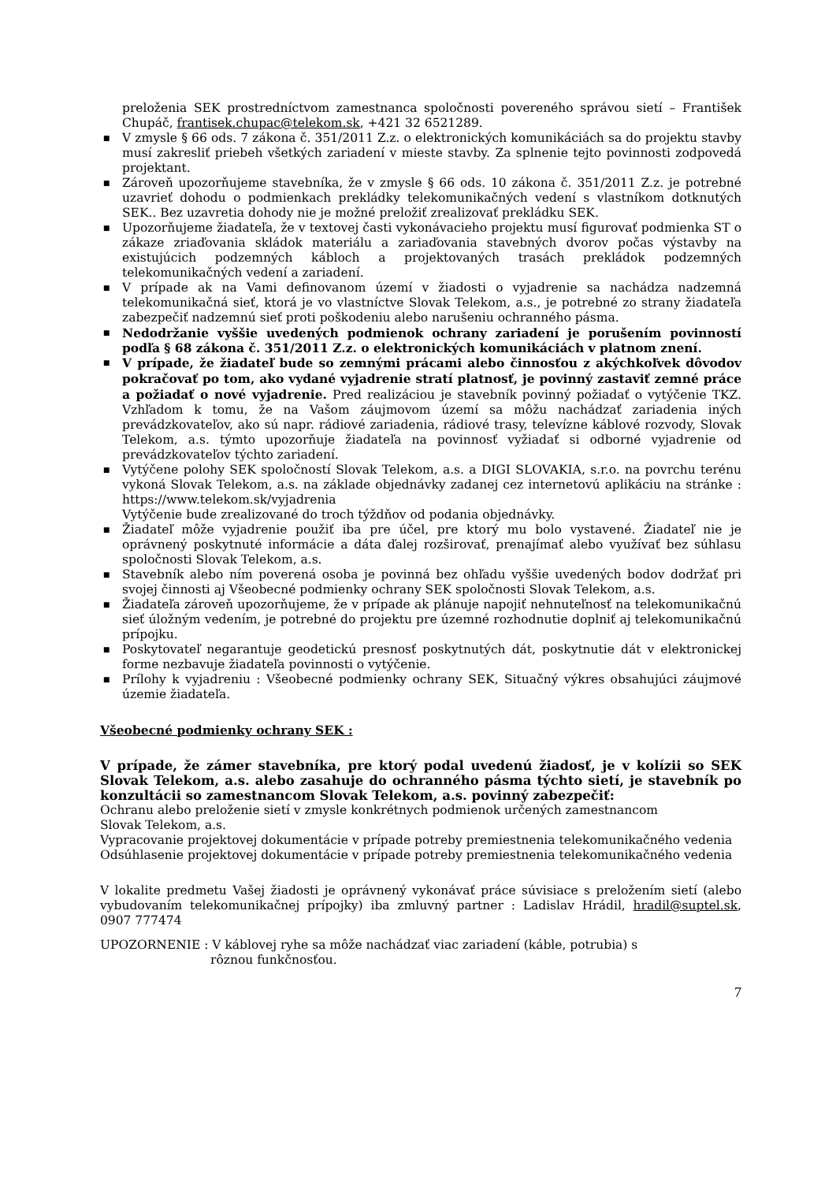preloženia SEK prostredníctvom zamestnanca spoločnosti povereného správou sietí – František Chupáč, frantisek.chupac@telekom.sk, +421 32 6521289.
■ V zmysle § 66 ods. 7 zákona č. 351/2011 Z.z. o elektronických komunikáciách sa do projektu stavby musí zakresliť priebeh všetkých zariadení v mieste stavby. Za splnenie tejto povinnosti zodpovedá projektant.
■ Zároveň upozorňujeme stavebníka, že v zmysle § 66 ods. 10 zákona č. 351/2011 Z.z. je potrebné uzavrieť dohodu o podmienkach prekládky telekomunikačných vedení s vlastníkom dotknutých SEK.. Bez uzavretia dohody nie je možné preložiť zrealizovať prekládku SEK.
■ Upozorňujeme žiadateľa, že v textovej časti vykonávacieho projektu musí figurovať podmienka ST o zákaze zriaďovania skládok materiálu a zariaďovania stavebných dvorov počas výstavby na existujúcich podzemných kábloch a projektovaných trasách prekládok podzemných telekomunikačných vedení a zariadení.
■ V prípade ak na Vami definovanom území v žiadosti o vyjadrenie sa nachádza nadzemná telekomunikačná sieť, ktorá je vo vlastníctve Slovak Telekom, a.s., je potrebné zo strany žiadateľa zabezpečiť nadzemnú sieť proti poškodeniu alebo narušeniu ochranného pásma.
■ Nedodržanie vyššie uvedených podmienok ochrany zariadení je porušením povinností podľa § 68 zákona č. 351/2011 Z.z. o elektronických komunikáciách v platnom znení.
■ V prípade, že žiadateľ bude so zemnými prácami alebo činnosťou z akýchkoľvek dôvodov pokračovať po tom, ako vydané vyjadrenie stratí platnosť, je povinný zastaviť zemné práce a požiadať o nové vyjadrenie. Pred realizáciou je stavebník povinný požiadať o vytýčenie TKZ. Vzhľadom k tomu, že na Vašom záujmovom území sa môžu nachádzať zariadenia iných prevádzkovateľov, ako sú napr. rádiové zariadenia, rádiové trasy, televízne káblové rozvody, Slovak Telekom, a.s. týmto upozorňuje žiadateľa na povinnosť vyžiadať si odborné vyjadrenie od prevádzkovateľov týchto zariadení.
■ Vytýčene polohy SEK spoločností Slovak Telekom, a.s. a DIGI SLOVAKIA, s.r.o. na povrchu terénu vykoná Slovak Telekom, a.s. na základe objednávky zadanej cez internetovú aplikáciu na stránke : https://www.telekom.sk/vyjadrenia
Vytýčenie bude zrealizované do troch týždňov od podania objednávky.
■ Žiadateľ môže vyjadrenie použiť iba pre účel, pre ktorý mu bolo vystavené. Žiadateľ nie je oprávnený poskytnuté informácie a dáta ďalej rozširovať, prenajímať alebo využívať bez súhlasu spoločnosti Slovak Telekom, a.s.
■ Stavebník alebo ním poverená osoba je povinná bez ohľadu vyššie uvedených bodov dodržať pri svojej činnosti aj Všeobecné podmienky ochrany SEK spoločnosti Slovak Telekom, a.s.
■ Žiadateľa zároveň upozorňujeme, že v prípade ak plánuje napojiť nehnuteľnosť na telekomunikačnú sieť úložným vedením, je potrebné do projektu pre územné rozhodnutie doplniť aj telekomunikačnú prípojku.
■ Poskytovateľ negarantuje geodetickú presnosť poskytnutých dát, poskytnutie dát v elektronickej forme nezbavuje žiadateľa povinnosti o vytýčenie.
■ Prílohy k vyjadreniu : Všeobecné podmienky ochrany SEK, Situačný výkres obsahujúci záujmové územie žiadateľa.
Všeobecné podmienky ochrany SEK :
V prípade, že zámer stavebníka, pre ktorý podal uvedenú žiadosť, je v kolízii so SEK Slovak Telekom, a.s. alebo zasahuje do ochranného pásma týchto sietí, je stavebník po konzultácii so zamestnancom Slovak Telekom, a.s. povinný zabezpečiť:
Ochranu alebo preloženie sietí v zmysle konkrétnych podmienok určených zamestnancom
Slovak Telekom, a.s.
Vypracovanie projektovej dokumentácie v prípade potreby premiestnenia telekomunikačného vedenia
Odsúhlasenie projektovej dokumentácie v prípade potreby premiestnenia telekomunikačného vedenia
V lokalite predmetu Vašej žiadosti je oprávnený vykonávať práce súvisiace s preložením sietí (alebo vybudovaním telekomunikačnej prípojky) iba zmluvný partner : Ladislav Hrádil, hradil@suptel.sk, 0907 777474
UPOZORNENIE : V káblovej ryhe sa môže nachádzať viac zariadení (káble, potrubia) s
rôznou funkčnosťou.
7